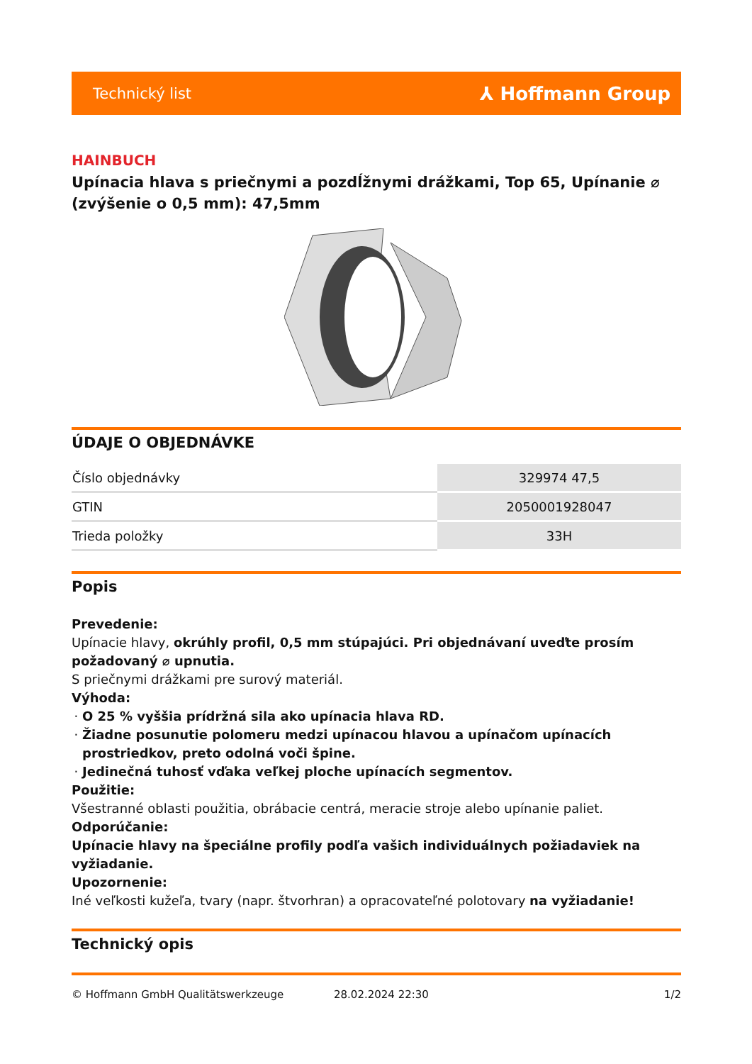Technický list ⅄ Hoffmann Group
HAINBUCH
Upínacia hlava s priečnymi a pozdĺžnymi drážkami, Top 65, Upínanie ⌀ (zvýšenie o 0,5 mm): 47,5mm
ÚDAJE O OBJEDNÁVKE
| Číslo objednávky | 329974 47,5 |
| GTIN | 2050001928047 |
| Trieda položky | 33H |
Popis
Prevedenie:
Upínacie hlavy, okrúhly profil, 0,5 mm stúpajúci. Pri objednávaní uveďte prosím požadovaný ⌀ upnutia.
S priečnymi drážkami pre surový materiál.
Výhoda:
O 25 % vyššia prídržná sila ako upínacia hlava RD.
Žiadne posunutie polomeru medzi upínacou hlavou a upínačom upínacích prostriedkov, preto odolná voči špine.
Jedinečná tuhosť vďaka veľkej ploche upínacích segmentov.
Použitie:
Všestranné oblasti použitia, obrábacie centrá, meracie stroje alebo upínanie paliet.
Odporúčanie:
Upínacie hlavy na špeciálne profily podľa vašich individuálnych požiadaviek na vyžiadanie.
Upozornenie:
Iné veľkosti kužeľa, tvary (napr. štvorhran) a opracovateľné polotovary na vyžiadanie!
Technický opis
© Hoffmann GmbH Qualitätswerkzeuge 28.02.2024 22:30 1/2